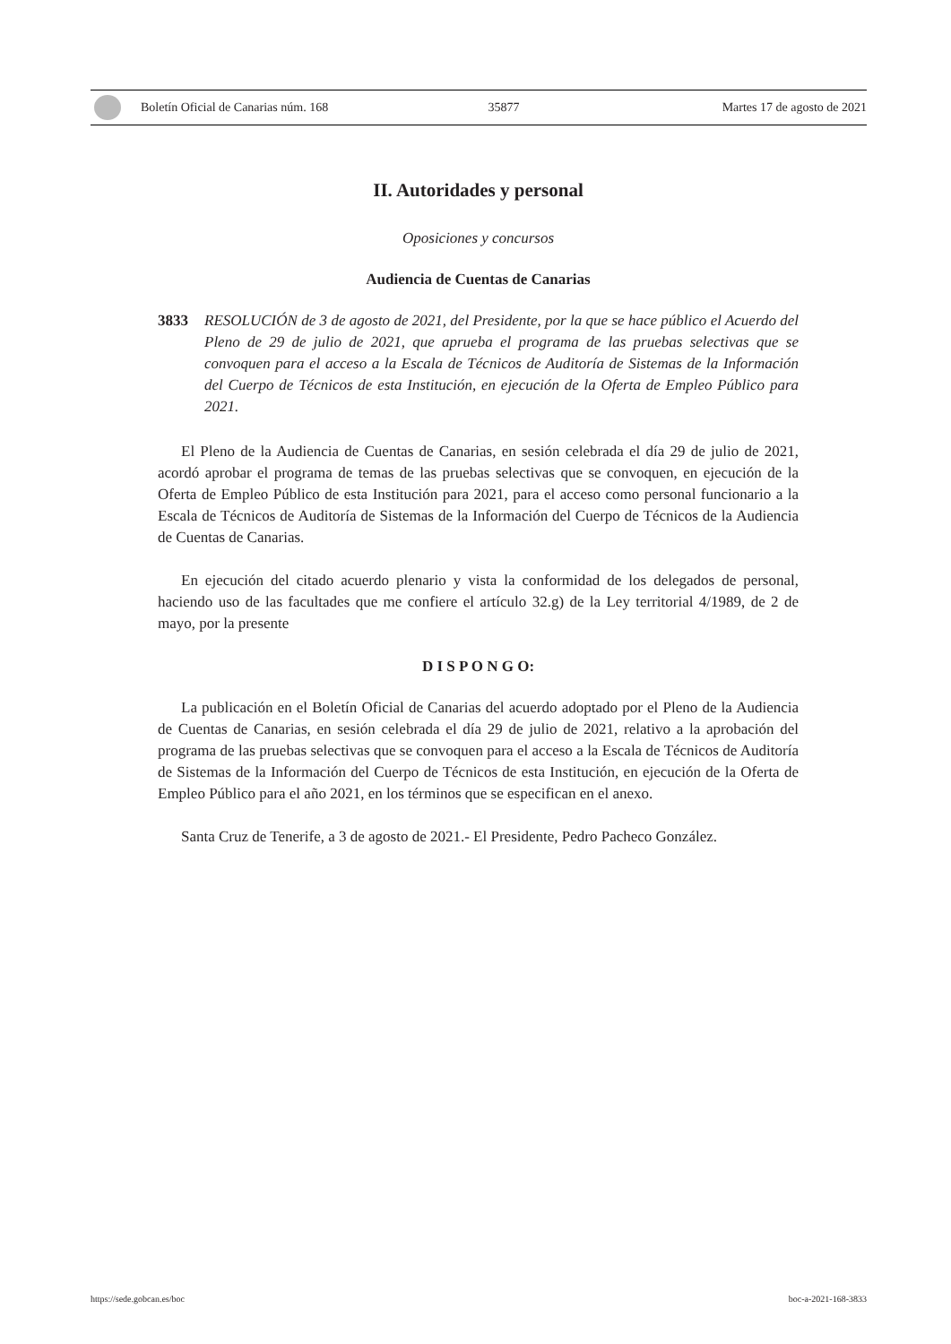Boletín Oficial de Canarias núm. 168 35877 Martes 17 de agosto de 2021
II. Autoridades y personal
Oposiciones y concursos
Audiencia de Cuentas de Canarias
3833 RESOLUCIÓN de 3 de agosto de 2021, del Presidente, por la que se hace público el Acuerdo del Pleno de 29 de julio de 2021, que aprueba el programa de las pruebas selectivas que se convoquen para el acceso a la Escala de Técnicos de Auditoría de Sistemas de la Información del Cuerpo de Técnicos de esta Institución, en ejecución de la Oferta de Empleo Público para 2021.
El Pleno de la Audiencia de Cuentas de Canarias, en sesión celebrada el día 29 de julio de 2021, acordó aprobar el programa de temas de las pruebas selectivas que se convoquen, en ejecución de la Oferta de Empleo Público de esta Institución para 2021, para el acceso como personal funcionario a la Escala de Técnicos de Auditoría de Sistemas de la Información del Cuerpo de Técnicos de la Audiencia de Cuentas de Canarias.
En ejecución del citado acuerdo plenario y vista la conformidad de los delegados de personal, haciendo uso de las facultades que me confiere el artículo 32.g) de la Ley territorial 4/1989, de 2 de mayo, por la presente
D I S P O N G O:
La publicación en el Boletín Oficial de Canarias del acuerdo adoptado por el Pleno de la Audiencia de Cuentas de Canarias, en sesión celebrada el día 29 de julio de 2021, relativo a la aprobación del programa de las pruebas selectivas que se convoquen para el acceso a la Escala de Técnicos de Auditoría de Sistemas de la Información del Cuerpo de Técnicos de esta Institución, en ejecución de la Oferta de Empleo Público para el año 2021, en los términos que se especifican en el anexo.
Santa Cruz de Tenerife, a 3 de agosto de 2021.- El Presidente, Pedro Pacheco González.
https://sede.gobcan.es/boc boc-a-2021-168-3833